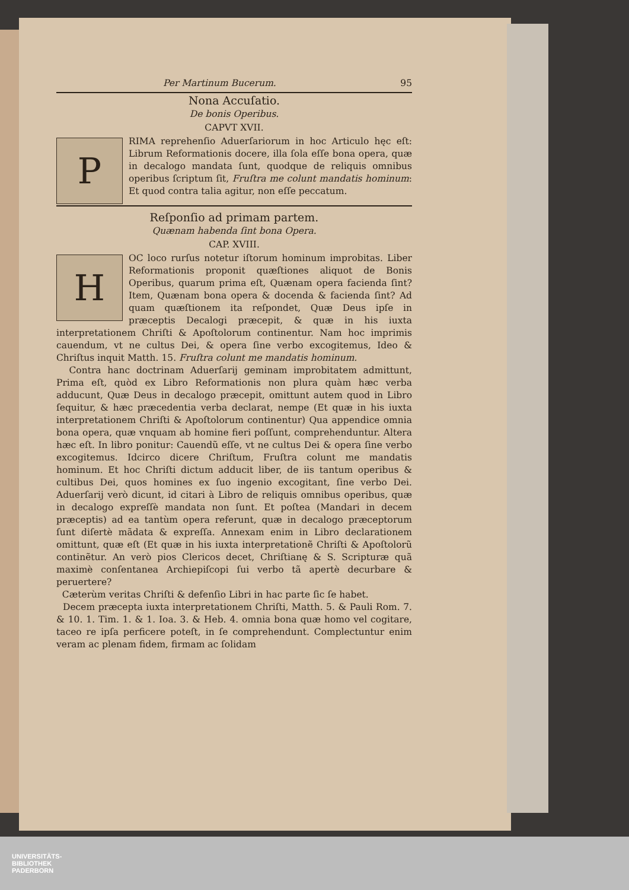Per Martinum Bucerum. 95
Nona Accuſatio.
De bonis Operibus.
CAPVT XVII.
P
RIMA reprehenſio Aduerſariorum in hoc Articulo hęc eſt: Librum Reformationis docere, illa ſola eſſe bona opera, quæ in decalogo mandata ſunt, quodque de reliquis omnibus operibus ſcriptum ſit, Fruſtra me colunt mandatis hominum: Et quod contra talia agitur, non eſſe peccatum.
Reſponſio ad primam partem.
Quænam habenda ſint bona Opera.
CAP. XVIII.
H
OC loco rurſus notetur iſtorum hominum improbitas. Liber Reformationis proponit quæſtiones aliquot de Bonis Operibus, quarum prima eſt, Quænam opera facienda ſint? Item, Quænam bona opera & docenda & facienda ſint? Ad quam quæſtionem ita reſpondet, Quæ Deus ipſe in præceptis Decalogi præcepit, & quæ in his iuxta interpretationem Chriſti & Apoſtolorum continentur. Nam hoc imprimis cauendum, vt ne cultus Dei, & opera ſine verbo excogitemus, Ideo & Chriſtus inquit Matth. 15. Fruſtra colunt me mandatis hominum.
Contra hanc doctrinam Aduerſarij geminam improbitatem admittunt, Prima eſt, quòd ex Libro Reformationis non plura quàm hæc verba adducunt, Quæ Deus in decalogo præcepit, omittunt autem quod in Libro ſequitur, & hæc præcedentia verba declarat, nempe (Et quæ in his iuxta interpretationem Chriſti & Apoſtolorum continentur) Qua appendice omnia bona opera, quæ vnquam ab homine fieri poſſunt, comprehenduntur. Altera hæc eſt. In libro ponitur: Cauendũ eſſe, vt ne cultus Dei & opera ſine verbo excogitemus. Idcirco dicere Chriſtum, Fruſtra colunt me mandatis hominum. Et hoc Chriſti dictum adducit liber, de iis tantum operibus & cultibus Dei, quos homines ex ſuo ingenio excogitant, ſine verbo Dei. Aduerſarij verò dicunt, id citari à Libro de reliquis omnibus operibus, quæ in decalogo expreſſè mandata non ſunt. Et poſtea (Mandari in decem præceptis) ad ea tantùm opera referunt, quæ in decalogo præceptorum ſunt diſertè mãdata & expreſſa. Annexam enim in Libro declarationem omittunt, quæ eſt (Et quæ in his iuxta interpretationẽ Chriſti & Apoſtolorũ continẽtur. An verò pios Clericos decet, Chriſtianę & S. Scripturæ quã maximè conſentanea Archiepiſcopi ſui verbo tã apertè decurbare & peruertere?
Cæterùm veritas Chriſti & defenſio Libri in hac parte ſic ſe habet.
Decem præcepta iuxta interpretationem Chriſti, Matth. 5. & Pauli Rom. 7. & 10. 1. Tim. 1. & 1. Ioa. 3. & Heb. 4. omnia bona quæ homo vel cogitare, taceo re ipſa perficere poteſt, in ſe comprehendunt. Complectuntur enim veram ac plenam fidem, firmam ac ſolidam
UNIVERSITÄTS-
BIBLIOTHEK
PADERBORN